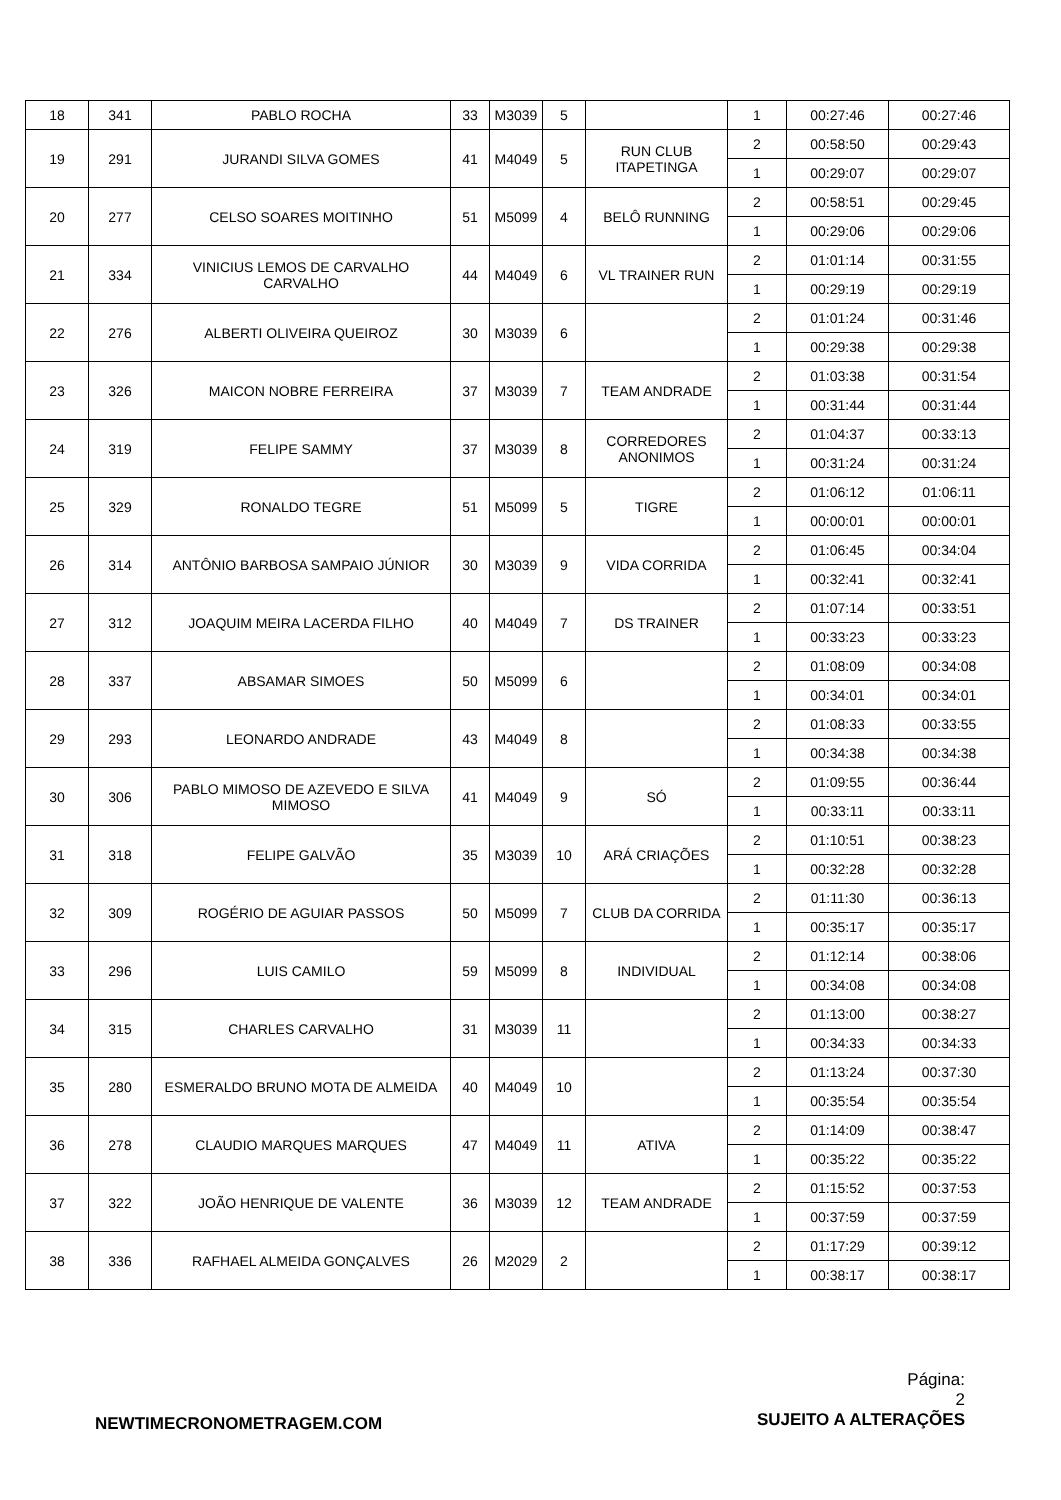| 18 | 341 | PABLO ROCHA | 33 | M3039 | 5 | | 1 | 00:27:46 | 00:27:46 |
| 19 | 291 | JURANDI SILVA GOMES | 41 | M4049 | 5 | RUN CLUB ITAPETINGA | 2 | 00:58:50 | 00:29:43 |
| | | | | | | | 1 | 00:29:07 | 00:29:07 |
| 20 | 277 | CELSO SOARES MOITINHO | 51 | M5099 | 4 | BELÔ RUNNING | 2 | 00:58:51 | 00:29:45 |
| | | | | | | | 1 | 00:29:06 | 00:29:06 |
| 21 | 334 | VINICIUS LEMOS DE CARVALHO CARVALHO | 44 | M4049 | 6 | VL TRAINER RUN | 2 | 01:01:14 | 00:31:55 |
| | | | | | | | 1 | 00:29:19 | 00:29:19 |
| 22 | 276 | ALBERTI OLIVEIRA QUEIROZ | 30 | M3039 | 6 | | 2 | 01:01:24 | 00:31:46 |
| | | | | | | | 1 | 00:29:38 | 00:29:38 |
| 23 | 326 | MAICON NOBRE FERREIRA | 37 | M3039 | 7 | TEAM ANDRADE | 2 | 01:03:38 | 00:31:54 |
| | | | | | | | 1 | 00:31:44 | 00:31:44 |
| 24 | 319 | FELIPE SAMMY | 37 | M3039 | 8 | CORREDORES ANONIMOS | 2 | 01:04:37 | 00:33:13 |
| | | | | | | | 1 | 00:31:24 | 00:31:24 |
| 25 | 329 | RONALDO TEGRE | 51 | M5099 | 5 | TIGRE | 2 | 01:06:12 | 01:06:11 |
| | | | | | | | 1 | 00:00:01 | 00:00:01 |
| 26 | 314 | ANTÔNIO BARBOSA SAMPAIO JÚNIOR | 30 | M3039 | 9 | VIDA CORRIDA | 2 | 01:06:45 | 00:34:04 |
| | | | | | | | 1 | 00:32:41 | 00:32:41 |
| 27 | 312 | JOAQUIM MEIRA LACERDA FILHO | 40 | M4049 | 7 | DS TRAINER | 2 | 01:07:14 | 00:33:51 |
| | | | | | | | 1 | 00:33:23 | 00:33:23 |
| 28 | 337 | ABSAMAR SIMOES | 50 | M5099 | 6 | | 2 | 01:08:09 | 00:34:08 |
| | | | | | | | 1 | 00:34:01 | 00:34:01 |
| 29 | 293 | LEONARDO ANDRADE | 43 | M4049 | 8 | | 2 | 01:08:33 | 00:33:55 |
| | | | | | | | 1 | 00:34:38 | 00:34:38 |
| 30 | 306 | PABLO MIMOSO DE AZEVEDO E SILVA MIMOSO | 41 | M4049 | 9 | SÓ | 2 | 01:09:55 | 00:36:44 |
| | | | | | | | 1 | 00:33:11 | 00:33:11 |
| 31 | 318 | FELIPE GALVÃO | 35 | M3039 | 10 | ARÁ CRIAÇÕES | 2 | 01:10:51 | 00:38:23 |
| | | | | | | | 1 | 00:32:28 | 00:32:28 |
| 32 | 309 | ROGÉRIO DE AGUIAR PASSOS | 50 | M5099 | 7 | CLUB DA CORRIDA | 2 | 01:11:30 | 00:36:13 |
| | | | | | | | 1 | 00:35:17 | 00:35:17 |
| 33 | 296 | LUIS CAMILO | 59 | M5099 | 8 | INDIVIDUAL | 2 | 01:12:14 | 00:38:06 |
| | | | | | | | 1 | 00:34:08 | 00:34:08 |
| 34 | 315 | CHARLES CARVALHO | 31 | M3039 | 11 | | 2 | 01:13:00 | 00:38:27 |
| | | | | | | | 1 | 00:34:33 | 00:34:33 |
| 35 | 280 | ESMERALDO BRUNO MOTA DE ALMEIDA | 40 | M4049 | 10 | | 2 | 01:13:24 | 00:37:30 |
| | | | | | | | 1 | 00:35:54 | 00:35:54 |
| 36 | 278 | CLAUDIO MARQUES MARQUES | 47 | M4049 | 11 | ATIVA | 2 | 01:14:09 | 00:38:47 |
| | | | | | | | 1 | 00:35:22 | 00:35:22 |
| 37 | 322 | JOÃO HENRIQUE DE VALENTE | 36 | M3039 | 12 | TEAM ANDRADE | 2 | 01:15:52 | 00:37:53 |
| | | | | | | | 1 | 00:37:59 | 00:37:59 |
| 38 | 336 | RAFHAEL ALMEIDA GONÇALVES | 26 | M2029 | 2 | | 2 | 01:17:29 | 00:39:12 |
| | | | | | | | 1 | 00:38:17 | 00:38:17 |
NEWTIMECRONOMETRAGEM.COM
Página:
2
SUJEITO A ALTERAÇÕES